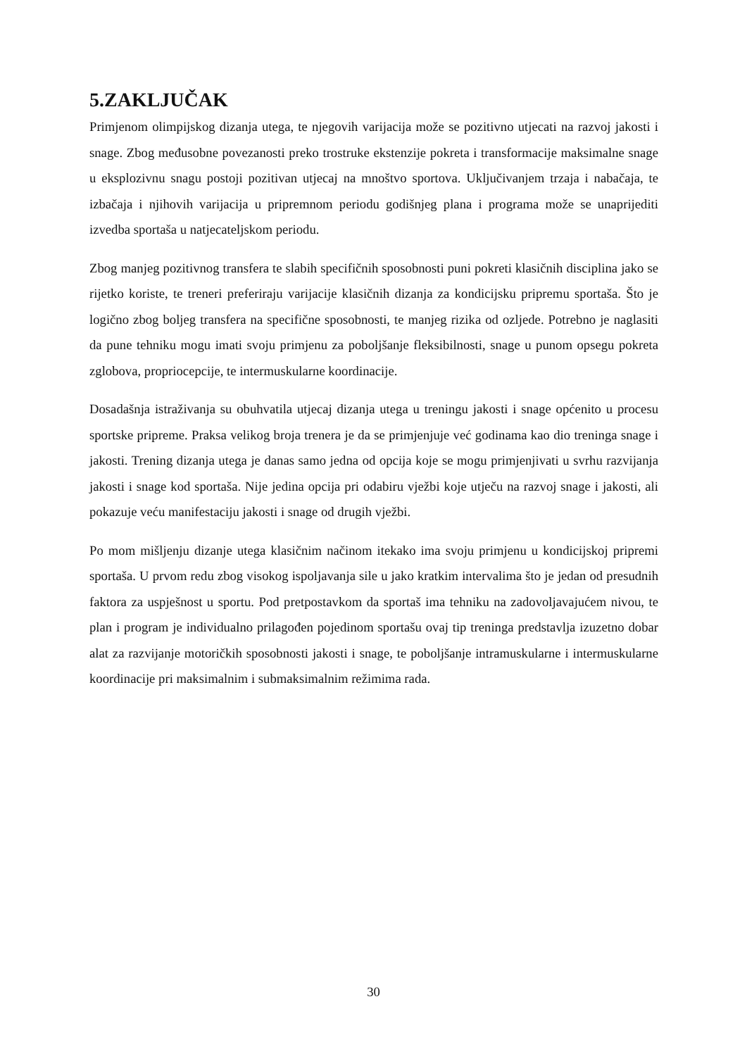5.ZAKLJUČAK
Primjenom olimpijskog dizanja utega, te njegovih varijacija može se pozitivno utjecati na razvoj jakosti i snage. Zbog međusobne povezanosti preko trostruke ekstenzije pokreta i transformacije maksimalne snage u eksplozivnu snagu postoji pozitivan utjecaj na mnoštvo sportova. Uključivanjem trzaja i nabačaja, te izbačaja i njihovih varijacija u pripremnom periodu godišnjeg plana i programa može se unaprijediti izvedba sportaša u natjecateljskom periodu.
Zbog manjeg pozitivnog transfera te slabih specifičnih sposobnosti puni pokreti klasičnih disciplina jako se rijetko koriste, te treneri preferiraju varijacije klasičnih dizanja za kondicijsku pripremu sportaša. Što je logično zbog boljeg transfera na specifične sposobnosti, te manjeg rizika od ozljede. Potrebno je naglasiti da pune tehniku mogu imati svoju primjenu za poboljšanje fleksibilnosti, snage u punom opsegu pokreta zglobova, propriocepcije, te intermuskularne koordinacije.
Dosadašnja istraživanja su obuhvatila utjecaj dizanja utega u treningu jakosti i snage općenito u procesu sportske pripreme. Praksa velikog broja trenera je da se primjenjuje već godinama kao dio treninga snage i jakosti. Trening dizanja utega je danas samo jedna od opcija koje se mogu primjenjivati u svrhu razvijanja jakosti i snage kod sportaša. Nije jedina opcija pri odabiru vježbi koje utječu na razvoj snage i jakosti, ali pokazuje veću manifestaciju jakosti i snage od drugih vježbi.
Po mom mišljenju dizanje utega klasičnim načinom itekako ima svoju primjenu u kondicijskoj pripremi sportaša. U prvom redu zbog visokog ispoljavanja sile u jako kratkim intervalima što je jedan od presudnih faktora za uspješnost u sportu. Pod pretpostavkom da sportaš ima tehniku na zadovoljavajućem nivou, te plan i program je individualno prilagođen pojedinom sportašu ovaj tip treninga predstavlja izuzetno dobar alat za razvijanje motoričkih sposobnosti jakosti i snage, te poboljšanje intramuskularne i intermuskularne koordinacije pri maksimalnim i submaksimalnim režimima rada.
30